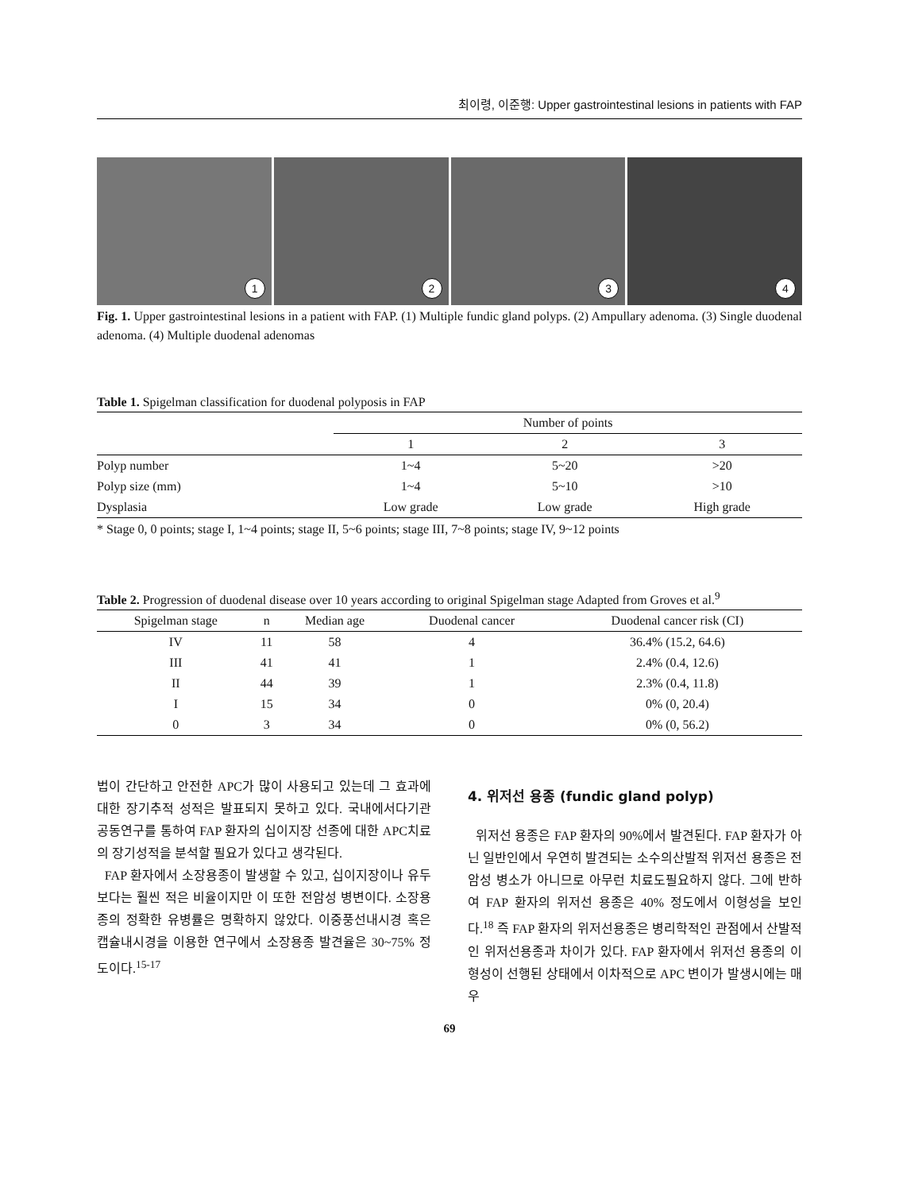최이령, 이준행: Upper gastrointestinal lesions in patients with FAP
1
2
3
4
Fig. 1. Upper gastrointestinal lesions in a patient with FAP. (1) Multiple fundic gland polyps. (2) Ampullary adenoma. (3) Single duodenal adenoma. (4) Multiple duodenal adenomas
Table 1. Spigelman classification for duodenal polyposis in FAP
| | Number of points | | |
| --- | --- | --- | --- |
| | 1 | 2 | 3 |
| Polyp number | 1~4 | 5~20 | >20 |
| Polyp size (mm) | 1~4 | 5~10 | >10 |
| Dysplasia | Low grade | Low grade | High grade |
* Stage 0, 0 points; stage I, 1~4 points; stage II, 5~6 points; stage III, 7~8 points; stage IV, 9~12 points
Table 2. Progression of duodenal disease over 10 years according to original Spigelman stage Adapted from Groves et al.<sup>9</sup>
| Spigelman stage | n | Median age | Duodenal cancer | Duodenal cancer risk (CI) |
| --- | --- | --- | --- | --- |
| IV | 11 | 58 | 4 | 36.4% (15.2, 64.6) |
| III | 41 | 41 | 1 | 2.4% (0.4, 12.6) |
| II | 44 | 39 | 1 | 2.3% (0.4, 11.8) |
| I | 15 | 34 | 0 | 0% (0, 20.4) |
| 0 | 3 | 34 | 0 | 0% (0, 56.2) |
법이 간단하고 안전한 APC가 많이 사용되고 있는데 그 효과에 대한 장기추적 성적은 발표되지 못하고 있다. 국내에서다기관 공동연구를 통하여 FAP 환자의 십이지장 선종에 대한 APC치료의 장기성적을 분석할 필요가 있다고 생각된다.
FAP 환자에서 소장용종이 발생할 수 있고, 십이지장이나 유두보다는 훨씬 적은 비율이지만 이 또한 전암성 병변이다. 소장용종의 정확한 유병률은 명확하지 않았다. 이중풍선내시경 혹은 캡슐내시경을 이용한 연구에서 소장용종 발견율은 30~75% 정도이다.<sup>15-17</sup>
4. 위저선 용종 (fundic gland polyp)
위저선 용종은 FAP 환자의 90%에서 발견된다. FAP 환자가 아닌 일반인에서 우연히 발견되는 소수의산발적 위저선 용종은 전암성 병소가 아니므로 아무런 치료도필요하지 않다. 그에 반하여 FAP 환자의 위저선 용종은 40% 정도에서 이형성을 보인다.<sup>18</sup> 즉 FAP 환자의 위저선용종은 병리학적인 관점에서 산발적인 위저선용종과 차이가 있다. FAP 환자에서 위저선 용종의 이형성이 선행된 상태에서 이차적으로 APC 변이가 발생시에는 매우
69